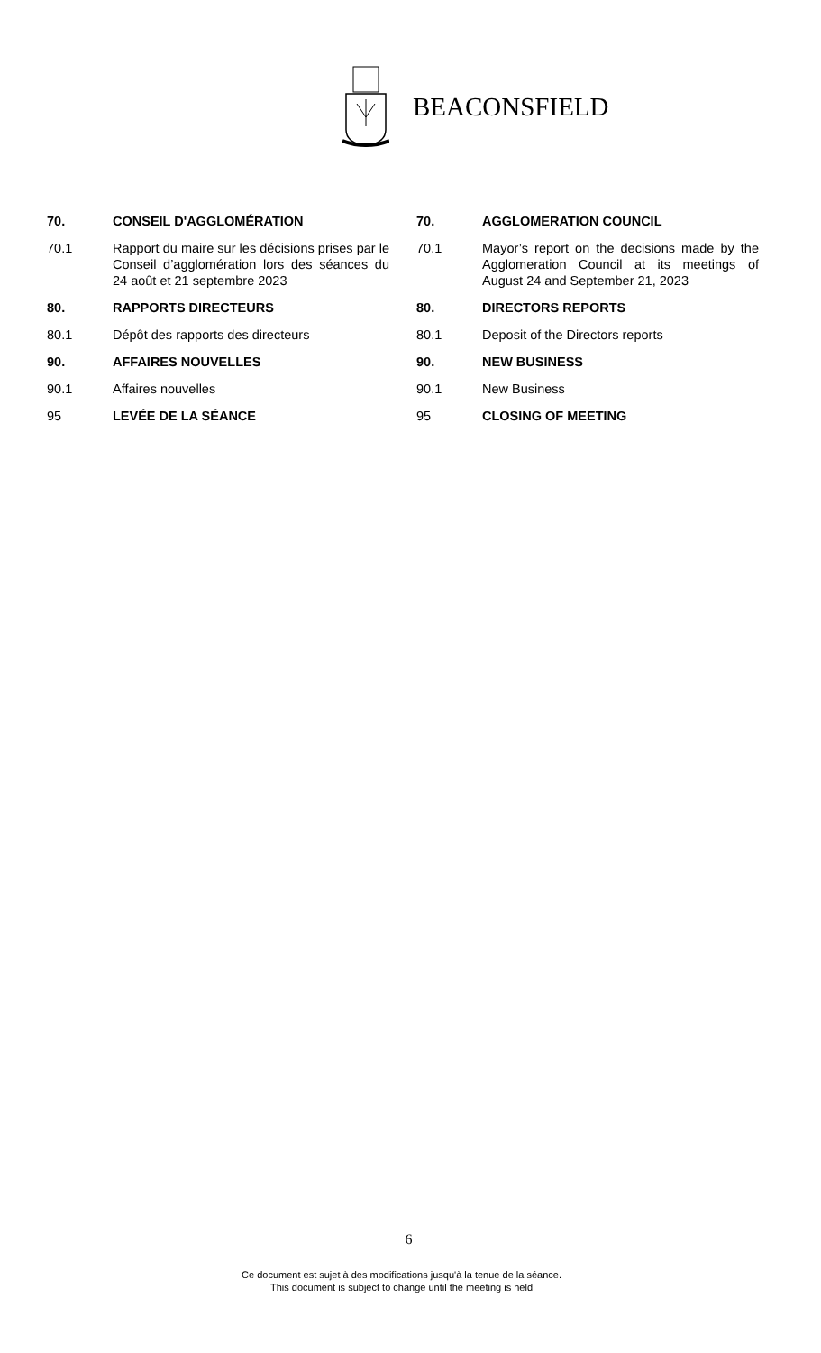BEACONSFIELD
70. CONSEIL D'AGGLOMÉRATION
70.1 Rapport du maire sur les décisions prises par le Conseil d’agglomération lors des séances du 24 août et 21 septembre 2023
80. RAPPORTS DIRECTEURS
80.1 Dépôt des rapports des directeurs
90. AFFAIRES NOUVELLES
90.1 Affaires nouvelles
95 LEVÉE DE LA SÉANCE
70. AGGLOMERATION COUNCIL
70.1 Mayor’s report on the decisions made by the Agglomeration Council at its meetings of August 24 and September 21, 2023
80. DIRECTORS REPORTS
80.1 Deposit of the Directors reports
90. NEW BUSINESS
90.1 New Business
95 CLOSING OF MEETING
6
Ce document est sujet à des modifications jusqu'à la tenue de la séance.
This document is subject to change until the meeting is held